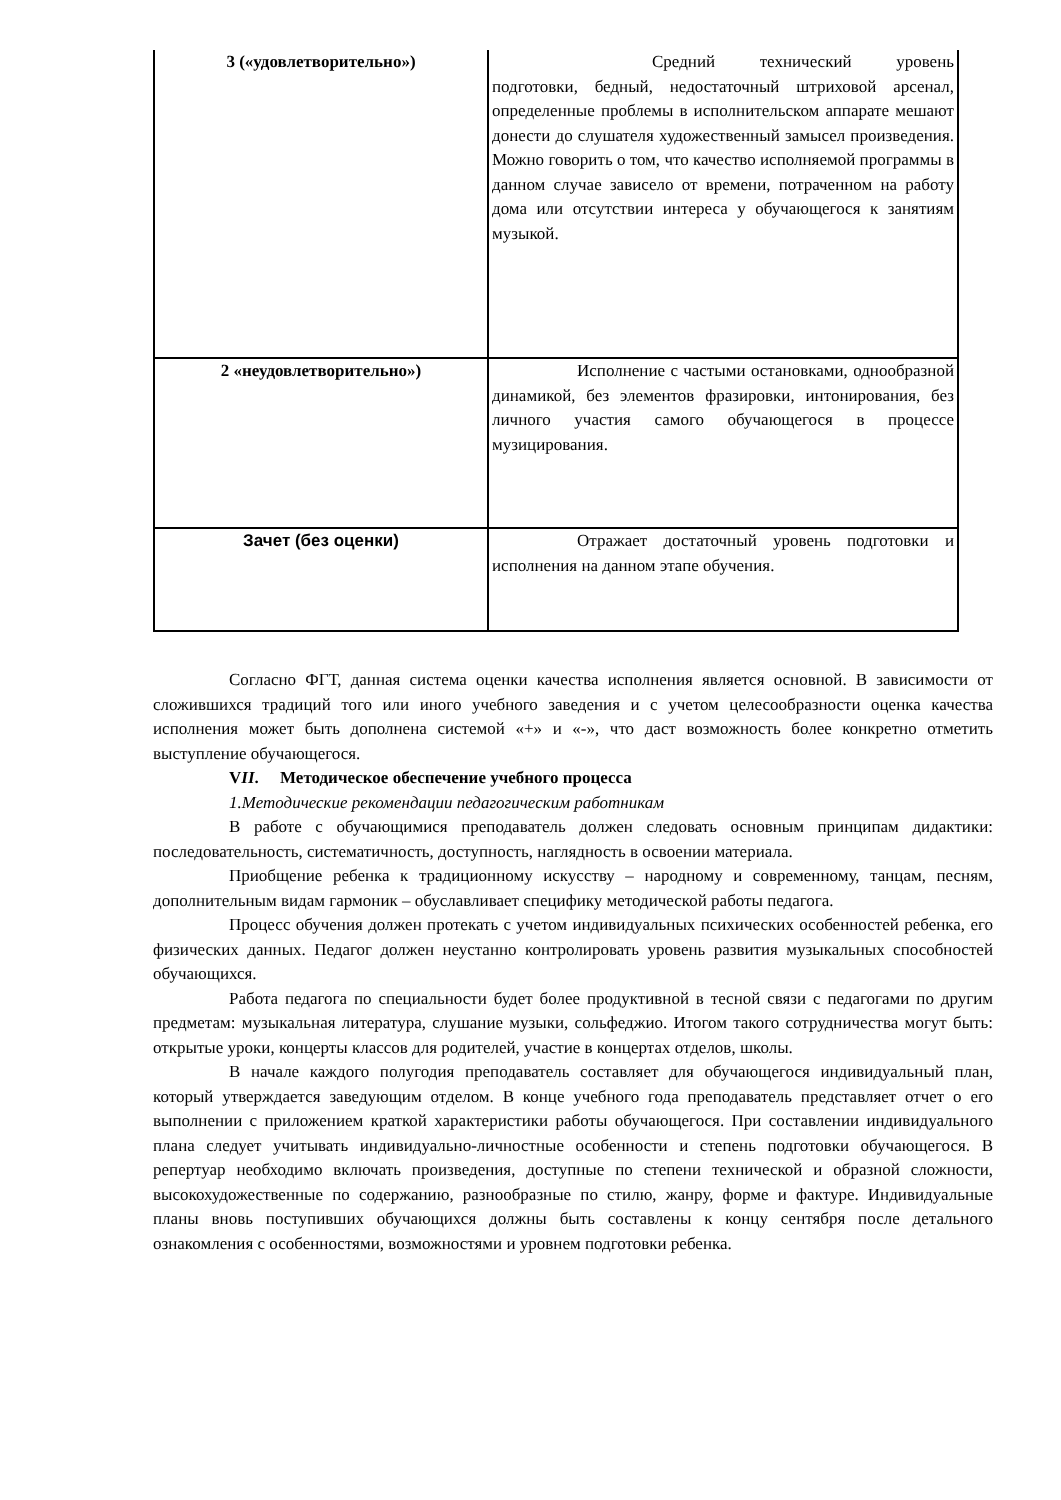| 3 («удовлетворительно») | Средний технический уровень подготовки, бедный, недостаточный штриховой арсенал, определенные проблемы в исполнительском аппарате мешают донести до слушателя художественный замысел произведения. Можно говорить о том, что качество исполняемой программы в данном случае зависело от времени, потраченном на работу дома или отсутствии интереса у обучающегося к занятиям музыкой. |
| 2 «неудовлетворительно») | Исполнение с частыми остановками, однообразной динамикой, без элементов фразировки, интонирования, без личного участия самого обучающегося в процессе музицирования. |
| Зачет (без оценки) | Отражает достаточный уровень подготовки и исполнения на данном этапе обучения. |
Согласно ФГТ, данная система оценки качества исполнения является основной. В зависимости от сложившихся традиций того или иного учебного заведения и с учетом целесообразности оценка качества исполнения может быть дополнена системой «+» и «-», что даст возможность более конкретно отметить выступление обучающегося.
VII.  Методическое обеспечение учебного процесса
1.Методические рекомендации педагогическим работникам
В работе с обучающимися преподаватель должен следовать основным принципам дидактики: последовательность, систематичность, доступность, наглядность в освоении материала.
Приобщение ребенка к традиционному искусству – народному и современному, танцам, песням, дополнительным видам гармоник – обуславливает специфику методической работы педагога.
Процесс обучения должен протекать с учетом индивидуальных психических особенностей ребенка, его физических данных. Педагог должен неустанно контролировать уровень развития музыкальных способностей обучающихся.
Работа педагога по специальности будет более продуктивной в тесной связи с педагогами по другим предметам: музыкальная литература, слушание музыки, сольфеджио. Итогом такого сотрудничества могут быть: открытые уроки, концерты классов для родителей, участие в концертах отделов, школы.
В начале каждого полугодия преподаватель составляет для обучающегося индивидуальный план, который утверждается заведующим отделом. В конце учебного года преподаватель представляет отчет о его выполнении с приложением краткой характеристики работы обучающегося. При составлении индивидуального плана следует учитывать индивидуально-личностные особенности и степень подготовки обучающегося. В репертуар необходимо включать произведения, доступные по степени технической и образной сложности, высокохудожественные по содержанию, разнообразные по стилю, жанру, форме и фактуре. Индивидуальные планы вновь поступивших обучающихся должны быть составлены к концу сентября после детального ознакомления с особенностями, возможностями и уровнем подготовки ребенка.